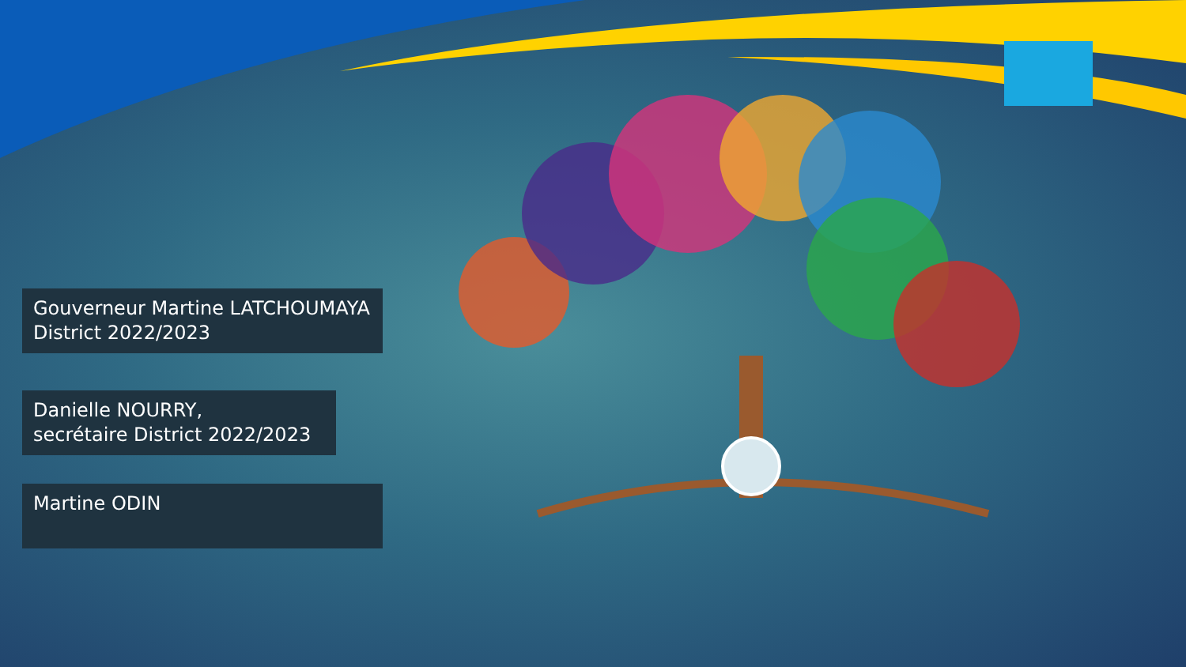Gouverneur Martine LATCHOUMAYA
District 2022/2023
Danielle NOURRY,
secrétaire District 2022/2023
Martine ODIN